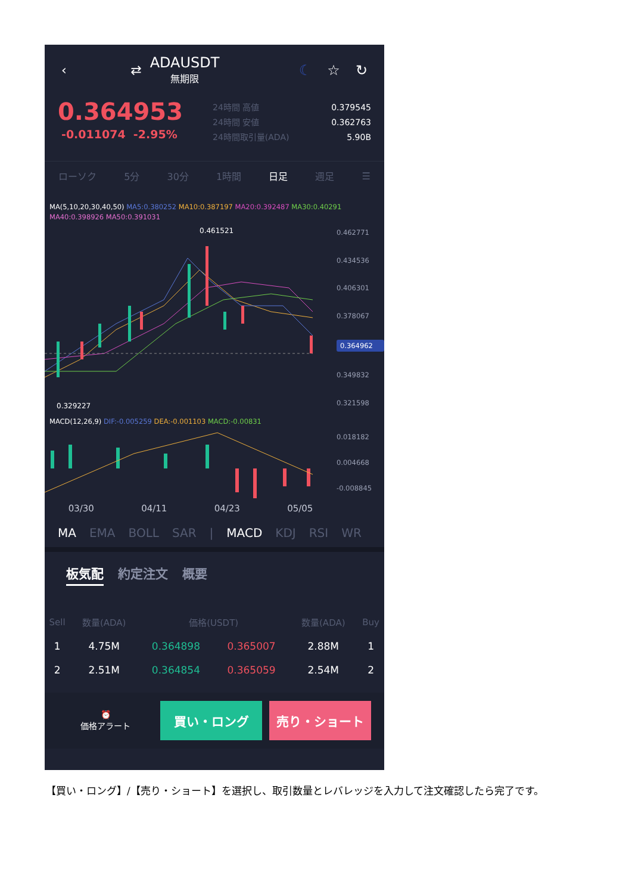‹
⇄
ADAUSDT
無期限
☾ ☆ ↻
0.364953
-0.011074 -2.95%
24時間 高値 0.379545
24時間 安値 0.362763
24時間取引量(ADA) 5.90B
ローソク 5分 30分 1時間 日足 週足 ☰
MA(5,10,20,30,40,50) MA5:0.380252 MA10:0.387197 MA20:0.392487 MA30:0.40291
MA40:0.398926 MA50:0.391031
0.461521
0.329227
0.462771
0.434536
0.406301
0.378067
0.364962
0.349832
0.321598
MACD(12,26,9) DIF:-0.005259 DEA:-0.001103 MACD:-0.00831
0.018182
0.004668
-0.008845
03/30 04/11 04/23 05/05
MA EMA BOLL SAR | MACD KDJ RSI WR
板気配 約定注文 概要
| Sell | 数量(ADA) | 価格(USDT) | | 数量(ADA) | Buy |
| --- | --- | --- | --- | --- | --- |
| 1 | 4.75M | 0.364898 | 0.365007 | 2.88M | 1 |
| 2 | 2.51M | 0.364854 | 0.365059 | 2.54M | 2 |
⏰
価格アラート
買い・ロング 売り・ショート
【買い・ロング】/【売り・ショート】を選択し、取引数量とレバレッジを入力して注文確認したら完了です。